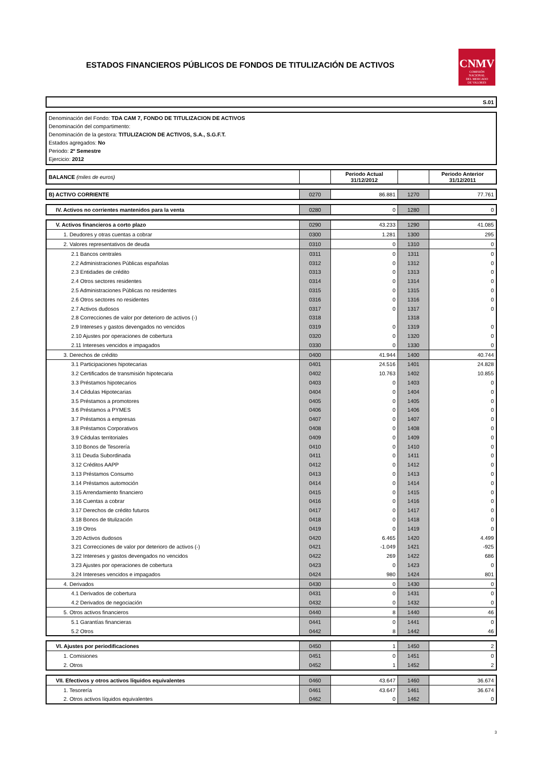ESTADOS FINANCIEROS PÚBLICOS DE FONDOS DE TITULIZACIÓN DE ACTIVOS
CNMV
COMISIÓN
NACIONAL
DEL MERCADO
DE VALORES
S.01
Denominación del Fondo: TDA CAM 7, FONDO DE TITULIZACION DE ACTIVOS
Denominación del compartimento:
Denominación de la gestora: TITULIZACION DE ACTIVOS, S.A., S.G.F.T.
Estados agregados: No
Periodo: 2º Semestre
Ejercicio: 2012
| BALANCE (miles de euros) | | Periodo Actual 31/12/2012 | | Periodo Anterior 31/12/2011 |
| --- | --- | --- | --- | --- |
| B) ACTIVO CORRIENTE | 0270 | 86.881 | 1270 | 77.761 |
| IV. Activos no corrientes mantenidos para la venta | 0280 | 0 | 1280 | 0 |
| V. Activos financieros a corto plazo | 0290 | 43.233 | 1290 | 41.085 |
| 1. Deudores y otras cuentas a cobrar | 0300 | 1.281 | 1300 | 295 |
| 2. Valores representativos de deuda | 0310 | 0 | 1310 | 0 |
| 2.1 Bancos centrales | 0311 | 0 | 1311 | 0 |
| 2.2 Administraciones Públicas españolas | 0312 | 0 | 1312 | 0 |
| 2.3 Entidades de crédito | 0313 | 0 | 1313 | 0 |
| 2.4 Otros sectores residentes | 0314 | 0 | 1314 | 0 |
| 2.5 Administraciones Públicas no residentes | 0315 | 0 | 1315 | 0 |
| 2.6 Otros sectores no residentes | 0316 | 0 | 1316 | 0 |
| 2.7 Activos dudosos | 0317 | 0 | 1317 | 0 |
| 2.8 Correcciones de valor por deterioro de activos (-) | 0318 | | 1318 | |
| 2.9 Intereses y gastos devengados no vencidos | 0319 | 0 | 1319 | 0 |
| 2.10 Ajustes por operaciones de cobertura | 0320 | 0 | 1320 | 0 |
| 2.11 Intereses vencidos e impagados | 0330 | 0 | 1330 | 0 |
| 3. Derechos de crédito | 0400 | 41.944 | 1400 | 40.744 |
| 3.1 Participaciones hipotecarias | 0401 | 24.516 | 1401 | 24.828 |
| 3.2 Certificados de transmisión hipotecaria | 0402 | 10.763 | 1402 | 10.855 |
| 3.3 Préstamos hipotecarios | 0403 | 0 | 1403 | 0 |
| 3.4 Cédulas Hipotecarias | 0404 | 0 | 1404 | 0 |
| 3.5 Préstamos a promotores | 0405 | 0 | 1405 | 0 |
| 3.6 Préstamos a PYMES | 0406 | 0 | 1406 | 0 |
| 3.7 Préstamos a empresas | 0407 | 0 | 1407 | 0 |
| 3.8 Préstamos Corporativos | 0408 | 0 | 1408 | 0 |
| 3.9 Cédulas territoriales | 0409 | 0 | 1409 | 0 |
| 3.10 Bonos de Tesorería | 0410 | 0 | 1410 | 0 |
| 3.11 Deuda Subordinada | 0411 | 0 | 1411 | 0 |
| 3.12 Créditos AAPP | 0412 | 0 | 1412 | 0 |
| 3.13 Préstamos Consumo | 0413 | 0 | 1413 | 0 |
| 3.14 Préstamos automoción | 0414 | 0 | 1414 | 0 |
| 3.15 Arrendamiento financiero | 0415 | 0 | 1415 | 0 |
| 3.16 Cuentas a cobrar | 0416 | 0 | 1416 | 0 |
| 3.17 Derechos de crédito futuros | 0417 | 0 | 1417 | 0 |
| 3.18 Bonos de titulización | 0418 | 0 | 1418 | 0 |
| 3.19 Otros | 0419 | 0 | 1419 | 0 |
| 3.20 Activos dudosos | 0420 | 6.465 | 1420 | 4.499 |
| 3.21 Correcciones de valor por deterioro de activos (-) | 0421 | -1.049 | 1421 | -925 |
| 3.22 Intereses y gastos devengados no vencidos | 0422 | 269 | 1422 | 686 |
| 3.23 Ajustes por operaciones de cobertura | 0423 | 0 | 1423 | 0 |
| 3.24 Intereses vencidos e impagados | 0424 | 980 | 1424 | 801 |
| 4. Derivados | 0430 | 0 | 1430 | 0 |
| 4.1 Derivados de cobertura | 0431 | 0 | 1431 | 0 |
| 4.2 Derivados de negociación | 0432 | 0 | 1432 | 0 |
| 5. Otros activos financieros | 0440 | 8 | 1440 | 46 |
| 5.1 Garantías financieras | 0441 | 0 | 1441 | 0 |
| 5.2 Otros | 0442 | 8 | 1442 | 46 |
| VI. Ajustes por periodificaciones | 0450 | 1 | 1450 | 2 |
| 1. Comisiones | 0451 | 0 | 1451 | 0 |
| 2. Otros | 0452 | 1 | 1452 | 2 |
| VII. Efectivos y otros activos líquidos equivalentes | 0460 | 43.647 | 1460 | 36.674 |
| 1. Tesorería | 0461 | 43.647 | 1461 | 36.674 |
| 2. Otros activos líquidos equivalentes | 0462 | 0 | 1462 | 0 |
3